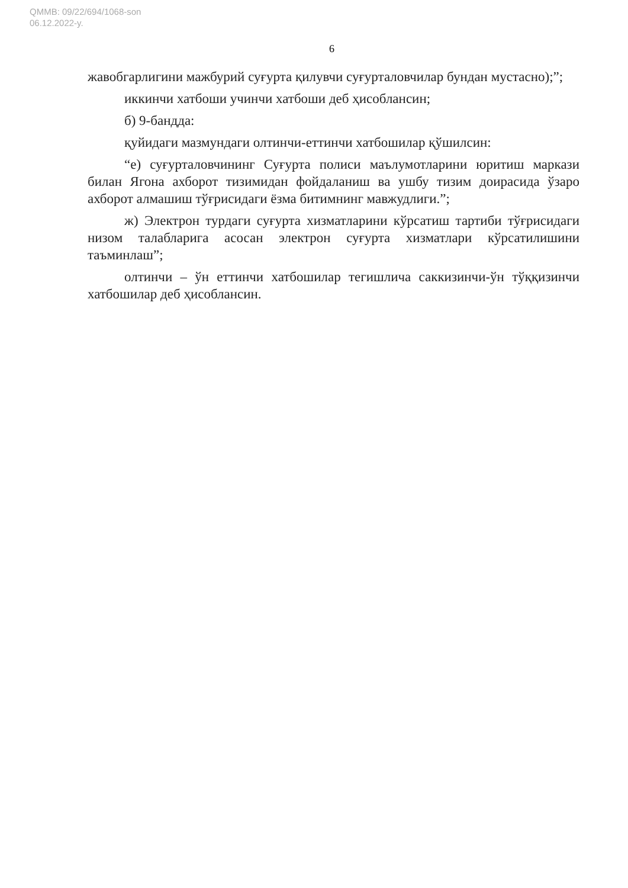QMMB: 09/22/694/1068-son
06.12.2022-y.
6
жавобгарлигини мажбурий суғурта қилувчи суғурталовчилар бундан мустасно);”;
иккинчи хатбоши учинчи хатбоши деб ҳисоблансин;
б) 9-бандда:
қуйидаги мазмундаги олтинчи-еттинчи хатбошилар қўшилсин:
“е) суғурталовчининг Суғурта полиси маълумотларини юритиш маркази билан Ягона ахборот тизимидан фойдаланиш ва ушбу тизим доирасида ўзаро ахборот алмашиш тўғрисидаги ёзма битимнинг мавжудлиги.”;
ж) Электрон турдаги суғурта хизматларини кўрсатиш тартиби тўғрисидаги низом талабларига асосан электрон суғурта хизматлари кўрсатилишини таъминлаш”;
олтинчи – ўн еттинчи хатбошилар тегишлича саккизинчи-ўн тўққизинчи хатбошилар деб ҳисоблансин.